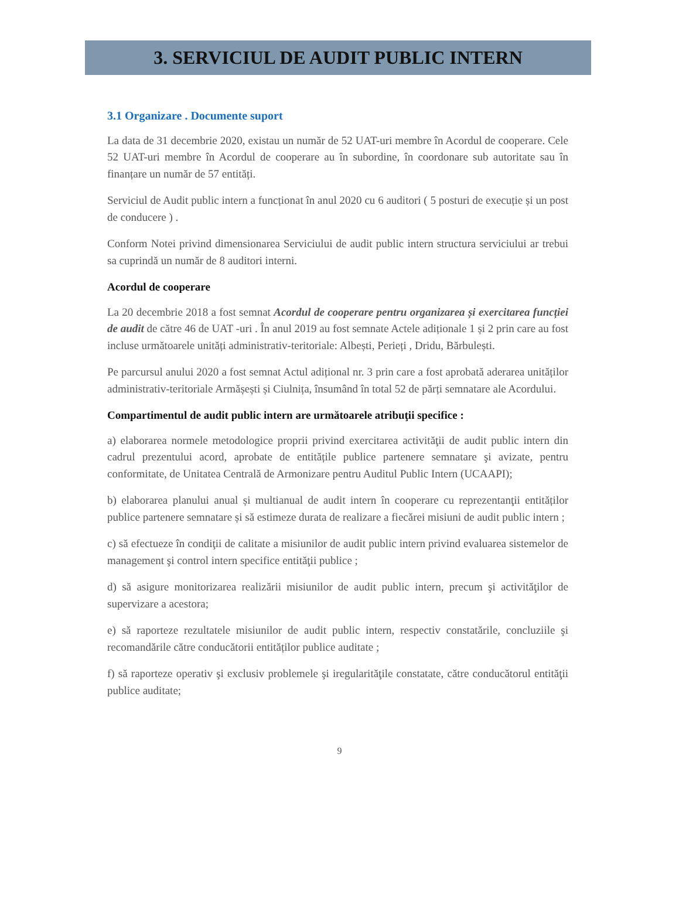3. SERVICIUL DE AUDIT PUBLIC INTERN
3.1 Organizare . Documente suport
La data de 31 decembrie 2020, existau un număr de 52 UAT-uri membre în Acordul de cooperare. Cele 52 UAT-uri membre în Acordul de cooperare au în subordine, în coordonare sub autoritate sau în finanțare un număr de 57 entități.
Serviciul de Audit public intern a funcționat în anul 2020 cu 6 auditori ( 5 posturi de execuție și un post de conducere ) .
Conform Notei privind dimensionarea Serviciului de audit public intern structura serviciului ar trebui sa cuprindă un număr de 8 auditori interni.
Acordul de cooperare
La 20 decembrie 2018 a fost semnat Acordul de cooperare pentru organizarea și exercitarea funcției de audit de către 46 de UAT -uri . În anul 2019 au fost semnate Actele adiționale 1 și 2 prin care au fost incluse următoarele unități administrativ-teritoriale: Albești, Perieți , Dridu, Bărbulești.
Pe parcursul anului 2020 a fost semnat Actul adițional nr. 3 prin care a fost aprobată aderarea unităților administrativ-teritoriale Armășești și Ciulnița, însumând în total 52 de părți semnatare ale Acordului.
Compartimentul de audit public intern are următoarele atribuţii specifice :
a) elaborarea normele metodologice proprii privind exercitarea activităţii de audit public intern din cadrul prezentului acord, aprobate de entitățile publice partenere semnatare şi avizate, pentru conformitate, de Unitatea Centrală de Armonizare pentru Auditul Public Intern (UCAAPI);
b) elaborarea planului anual și multianual de audit intern în cooperare cu reprezentanţii entităților publice partenere semnatare și să estimeze durata de realizare a fiecărei misiuni de audit public intern ;
c) să efectueze în condiţii de calitate a misiunilor de audit public intern privind evaluarea sistemelor de management şi control intern specifice entităţii publice ;
d) să asigure monitorizarea realizării misiunilor de audit public intern, precum şi activităţilor de supervizare a acestora;
e) să raporteze rezultatele misiunilor de audit public intern, respectiv constatările, concluziile şi recomandările către conducătorii entităților publice auditate ;
f) să raporteze operativ şi exclusiv problemele şi iregularităţile constatate, către conducătorul entităţii publice auditate;
9